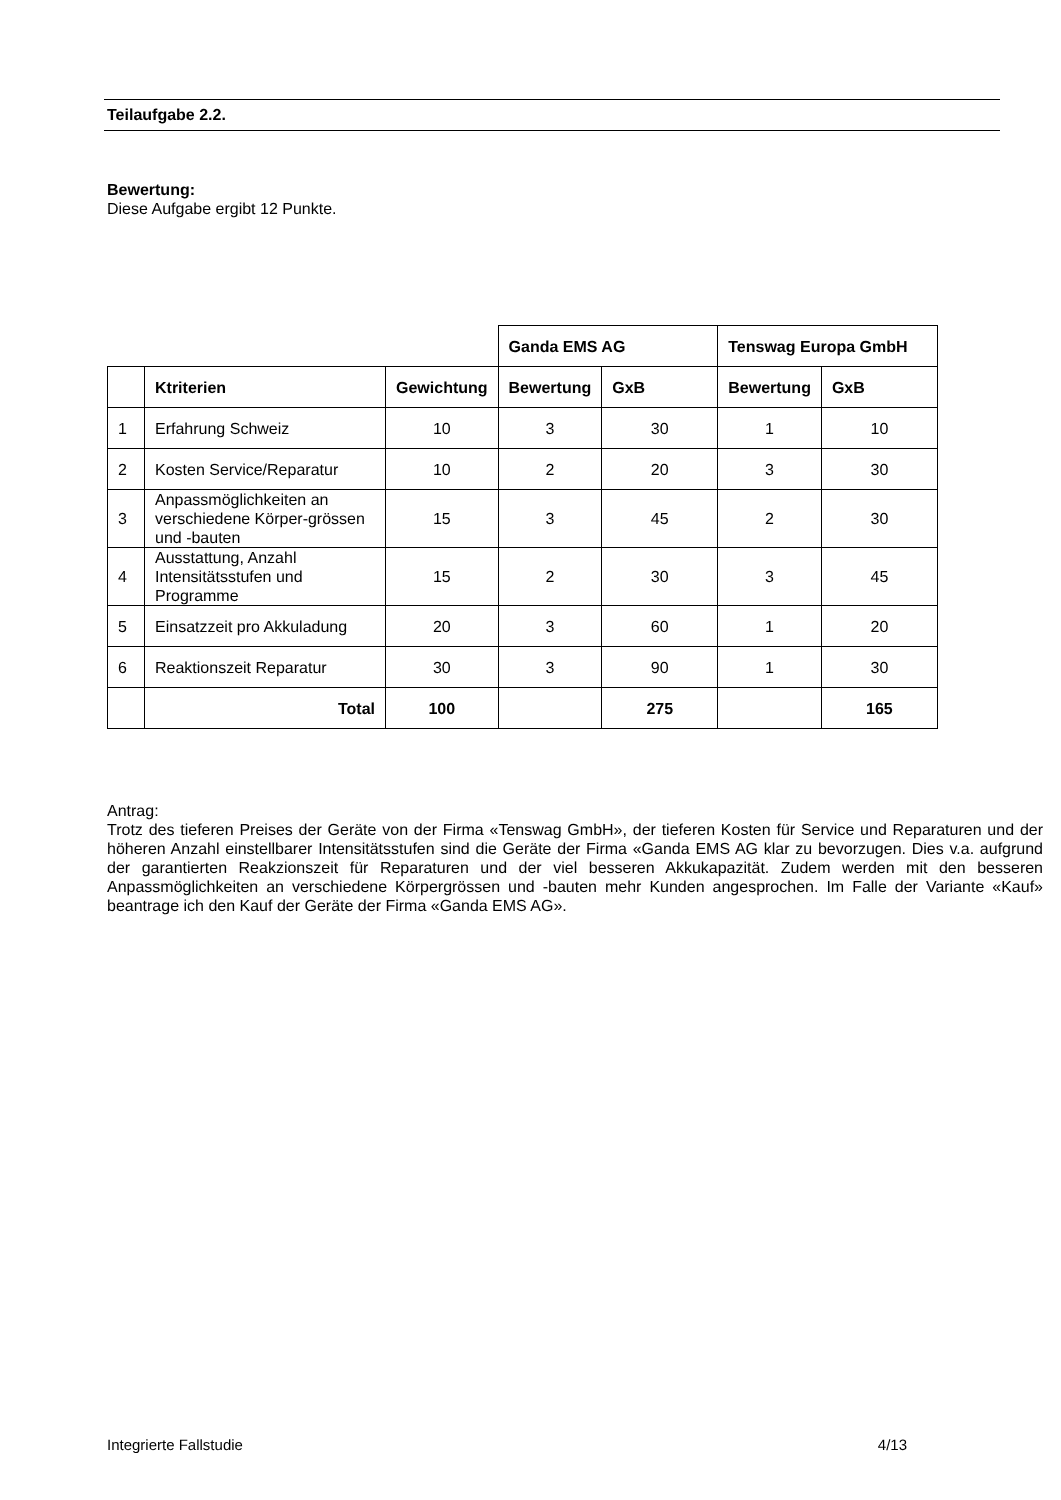Teilaufgabe 2.2.
Bewertung:
Diese Aufgabe ergibt 12 Punkte.
| | | | Ganda EMS AG | | Tenswag Europa GmbH | |
| | Ktriterien | Gewichtung | Bewertung | GxB | Bewertung | GxB |
| 1 | Erfahrung Schweiz | 10 | 3 | 30 | 1 | 10 |
| 2 | Kosten Service/Reparatur | 10 | 2 | 20 | 3 | 30 |
| 3 | Anpassmöglichkeiten an verschiedene Körper-grössen und -bauten | 15 | 3 | 45 | 2 | 30 |
| 4 | Ausstattung, Anzahl Intensitätsstufen und Programme | 15 | 2 | 30 | 3 | 45 |
| 5 | Einsatzzeit pro Akkuladung | 20 | 3 | 60 | 1 | 20 |
| 6 | Reaktionszeit Reparatur | 30 | 3 | 90 | 1 | 30 |
| | Total | 100 | | 275 | | 165 |
Antrag:
Trotz des tieferen Preises der Geräte von der Firma «Tenswag GmbH», der tieferen Kosten für Service und Reparaturen und der höheren Anzahl einstellbarer Intensitätsstufen sind die Geräte der Firma «Ganda EMS AG klar zu bevorzugen. Dies v.a. aufgrund der garantierten Reakzionszeit für Reparaturen und der viel besseren Akkukapazität. Zudem werden mit den besseren Anpassmöglichkeiten an verschiedene Körpergrössen und -bauten mehr Kunden angesprochen. Im Falle der Variante «Kauf» beantrage ich den Kauf der Geräte der Firma «Ganda EMS AG».
Integrierte Fallstudie 4/13